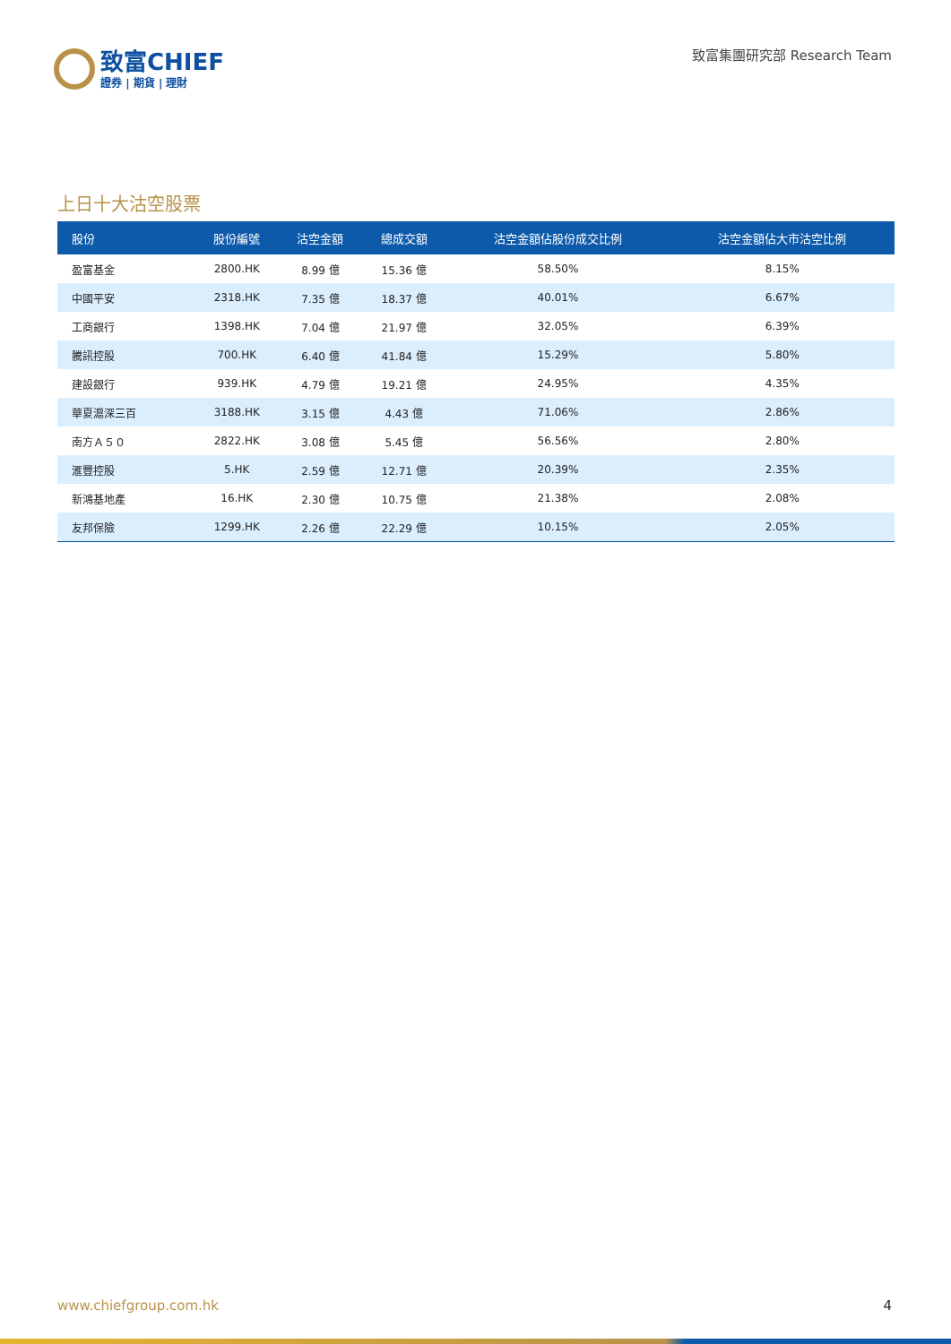致富CHIEF
證券 | 期貨 | 理財
致富集團研究部 Research Team
上日十大沽空股票
| 股份 | 股份編號 | 沽空金額 | 總成交額 | 沽空金額佔股份成交比例 | 沽空金額佔大市沽空比例 |
| --- | --- | --- | --- | --- | --- |
| 盈富基金 | 2800.HK | 8.99 億 | 15.36 億 | 58.50% | 8.15% |
| 中國平安 | 2318.HK | 7.35 億 | 18.37 億 | 40.01% | 6.67% |
| 工商銀行 | 1398.HK | 7.04 億 | 21.97 億 | 32.05% | 6.39% |
| 騰訊控股 | 700.HK | 6.40 億 | 41.84 億 | 15.29% | 5.80% |
| 建設銀行 | 939.HK | 4.79 億 | 19.21 億 | 24.95% | 4.35% |
| 華夏滬深三百 | 3188.HK | 3.15 億 | 4.43 億 | 71.06% | 2.86% |
| 南方Ａ５０ | 2822.HK | 3.08 億 | 5.45 億 | 56.56% | 2.80% |
| 滙豐控股 | 5.HK | 2.59 億 | 12.71 億 | 20.39% | 2.35% |
| 新鴻基地產 | 16.HK | 2.30 億 | 10.75 億 | 21.38% | 2.08% |
| 友邦保險 | 1299.HK | 2.26 億 | 22.29 億 | 10.15% | 2.05% |
www.chiefgroup.com.hk 4